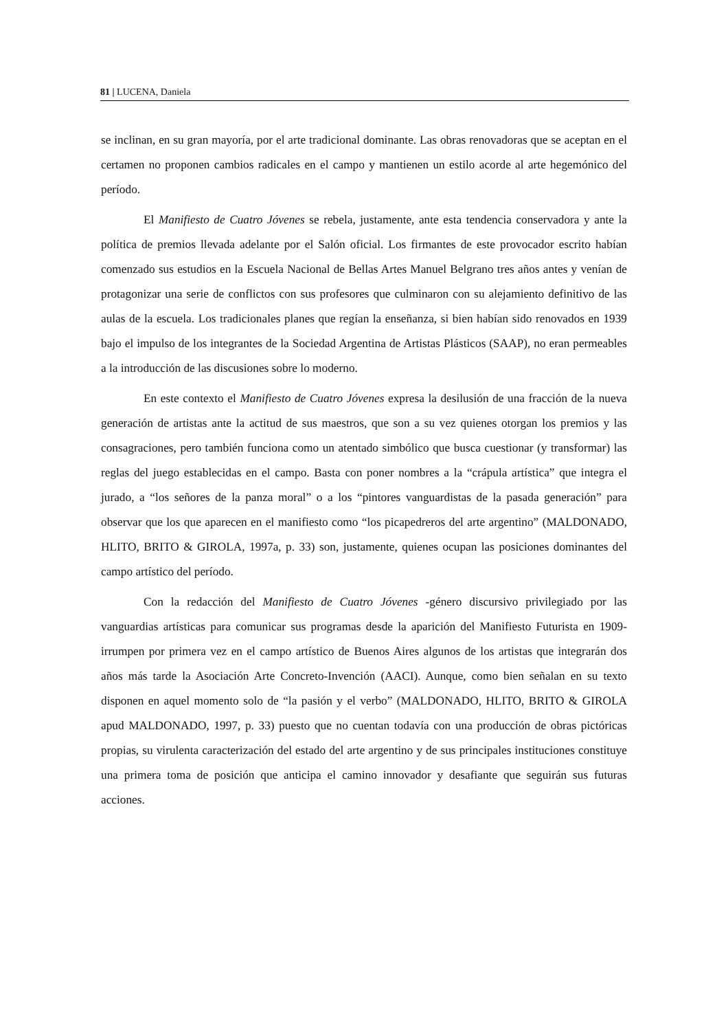81 | LUCENA, Daniela
se inclinan, en su gran mayoría, por el arte tradicional dominante. Las obras renovadoras que se aceptan en el certamen no proponen cambios radicales en el campo y mantienen un estilo acorde al arte hegemónico del período.
El Manifiesto de Cuatro Jóvenes se rebela, justamente, ante esta tendencia conservadora y ante la política de premios llevada adelante por el Salón oficial. Los firmantes de este provocador escrito habían comenzado sus estudios en la Escuela Nacional de Bellas Artes Manuel Belgrano tres años antes y venían de protagonizar una serie de conflictos con sus profesores que culminaron con su alejamiento definitivo de las aulas de la escuela. Los tradicionales planes que regían la enseñanza, si bien habían sido renovados en 1939 bajo el impulso de los integrantes de la Sociedad Argentina de Artistas Plásticos (SAAP), no eran permeables a la introducción de las discusiones sobre lo moderno.
En este contexto el Manifiesto de Cuatro Jóvenes expresa la desilusión de una fracción de la nueva generación de artistas ante la actitud de sus maestros, que son a su vez quienes otorgan los premios y las consagraciones, pero también funciona como un atentado simbólico que busca cuestionar (y transformar) las reglas del juego establecidas en el campo. Basta con poner nombres a la “crápula artística” que integra el jurado, a “los señores de la panza moral” o a los “pintores vanguardistas de la pasada generación” para observar que los que aparecen en el manifiesto como “los picapedreros del arte argentino” (MALDONADO, HLITO, BRITO & GIROLA, 1997a, p. 33) son, justamente, quienes ocupan las posiciones dominantes del campo artístico del período.
Con la redacción del Manifiesto de Cuatro Jóvenes -género discursivo privilegiado por las vanguardias artísticas para comunicar sus programas desde la aparición del Manifiesto Futurista en 1909- irrumpen por primera vez en el campo artístico de Buenos Aires algunos de los artistas que integrarán dos años más tarde la Asociación Arte Concreto-Invención (AACI). Aunque, como bien señalan en su texto disponen en aquel momento solo de “la pasión y el verbo” (MALDONADO, HLITO, BRITO & GIROLA apud MALDONADO, 1997, p. 33) puesto que no cuentan todavía con una producción de obras pictóricas propias, su virulenta caracterización del estado del arte argentino y de sus principales instituciones constituye una primera toma de posición que anticipa el camino innovador y desafiante que seguirán sus futuras acciones.